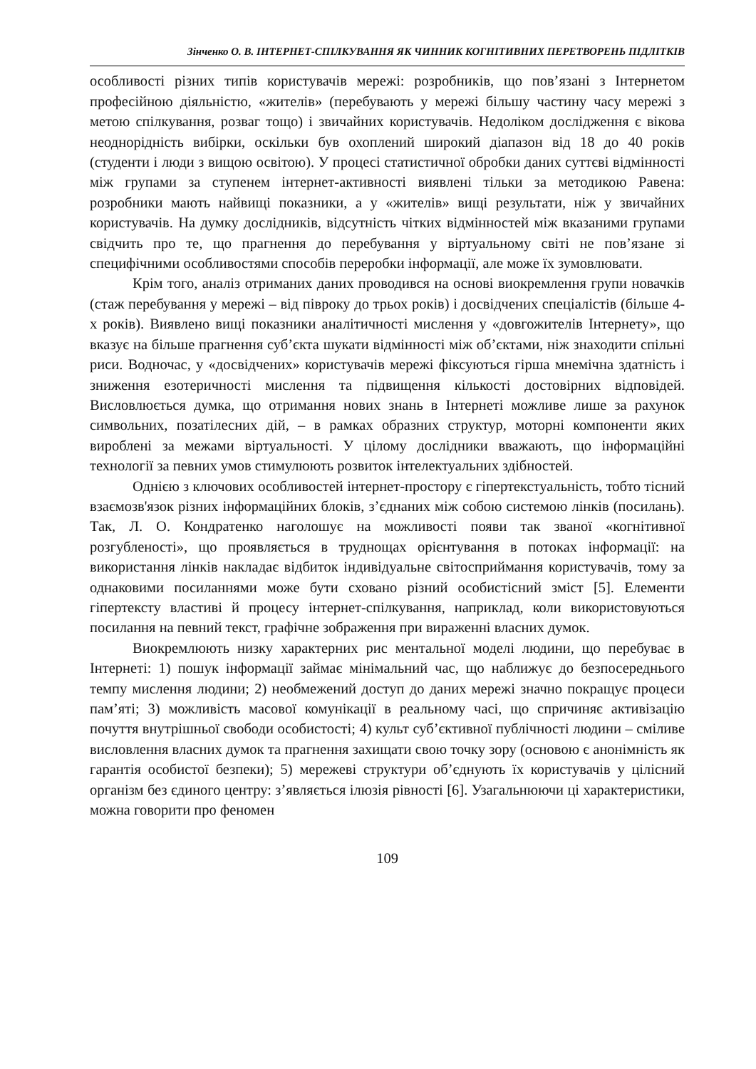Зінченко О. В. ІНТЕРНЕТ-СПІЛКУВАННЯ ЯК ЧИННИК КОГНІТИВНИХ ПЕРЕТВОРЕНЬ ПІДЛІТКІВ
особливості різних типів користувачів мережі: розробників, що пов’язані з Інтернетом професійною діяльністю, «жителів» (перебувають у мережі більшу частину часу мережі з метою спілкування, розваг тощо) і звичайних користувачів. Недоліком дослідження є вікова неоднорідність вибірки, оскільки був охоплений широкий діапазон від 18 до 40 років (студенти і люди з вищою освітою). У процесі статистичної обробки даних суттєві відмінності між групами за ступенем інтернет-активності виявлені тільки за методикою Равена: розробники мають найвищі показники, а у «жителів» вищі результати, ніж у звичайних користувачів. На думку дослідників, відсутність чітких відмінностей між вказаними групами свідчить про те, що прагнення до перебування у віртуальному світі не пов’язане зі специфічними особливостями способів переробки інформації, але може їх зумовлювати.
Крім того, аналіз отриманих даних проводився на основі виокремлення групи новачків (стаж перебування у мережі – від півроку до трьох років) і досвідчених спеціалістів (більше 4-х років). Виявлено вищі показники аналітичності мислення у «довгожителів Інтернету», що вказує на більше прагнення суб’єкта шукати відмінності між об’єктами, ніж знаходити спільні риси. Водночас, у «досвідчених» користувачів мережі фіксуються гірша мнемічна здатність і зниження езотеричності мислення та підвищення кількості достовірних відповідей. Висловлюється думка, що отримання нових знань в Інтернеті можливе лише за рахунок символьних, позатілесних дій, – в рамках образних структур, моторні компоненти яких вироблені за межами віртуальності. У цілому дослідники вважають, що інформаційні технології за певних умов стимулюють розвиток інтелектуальних здібностей.
Однією з ключових особливостей інтернет-простору є гіпертекстуальність, тобто тісний взаємозв'язок різних інформаційних блоків, з’єднаних між собою системою лінків (посилань). Так, Л. О. Кондратенко наголошує на можливості появи так званої «когнітивної розгубленості», що проявляється в труднощах орієнтування в потоках інформації: на використання лінків накладає відбиток індивідуальне світосприймання користувачів, тому за однаковими посиланнями може бути сховано різний особистісний зміст [5]. Елементи гіпертексту властиві й процесу інтернет-спілкування, наприклад, коли використовуються посилання на певний текст, графічне зображення при вираженні власних думок.
Виокремлюють низку характерних рис ментальної моделі людини, що перебуває в Інтернеті: 1) пошук інформації займає мінімальний час, що наближує до безпосереднього темпу мислення людини; 2) необмежений доступ до даних мережі значно покращує процеси пам’яті; 3) можливість масової комунікації в реальному часі, що спричиняє активізацію почуття внутрішньої свободи особистості; 4) культ суб’єктивної публічності людини – сміливе висловлення власних думок та прагнення захищати свою точку зору (основою є анонімність як гарантія особистої безпеки); 5) мережеві структури об’єднують їх користувачів у цілісний організм без єдиного центру: з’являється ілюзія рівності [6]. Узагальнюючи ці характеристики, можна говорити про феномен
109